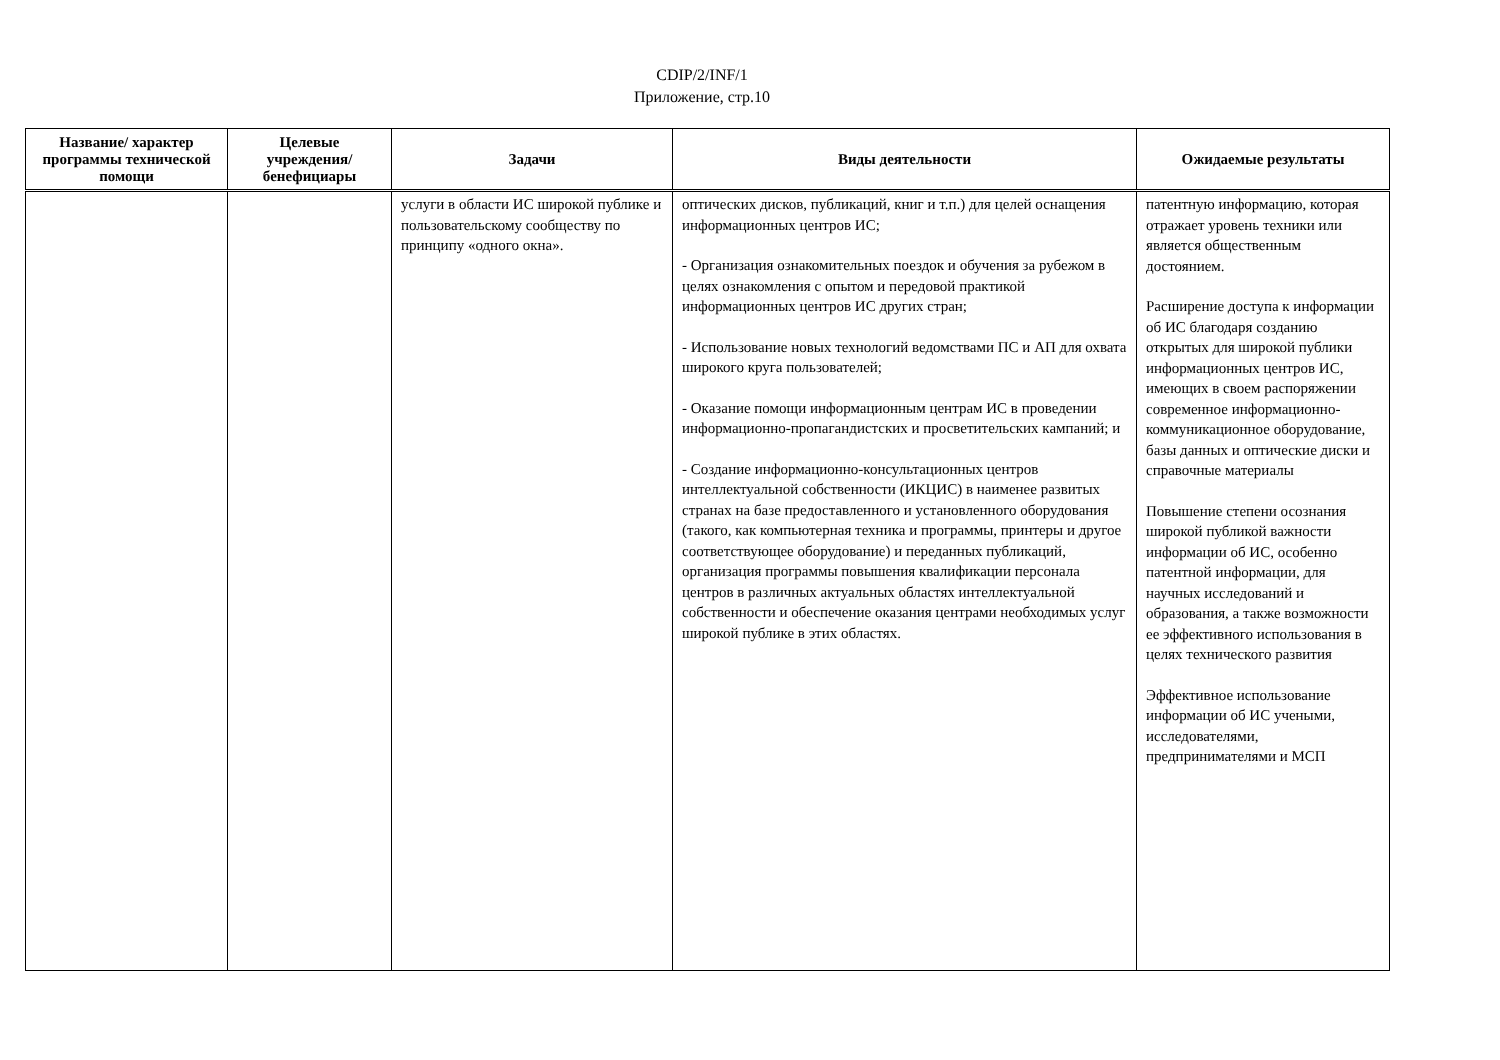CDIP/2/INF/1
Приложение, стр.10
| Название/ характер программы технической помощи | Целевые учреждения/ бенефициары | Задачи | Виды деятельности | Ожидаемые результаты |
| --- | --- | --- | --- | --- |
| | | услуги в области ИС широкой публике и пользовательскому сообществу по принципу «одного окна». | оптических дисков, публикаций, книг и т.п.) для целей оснащения информационных центров ИС; - Организация ознакомительных поездок и обучения за рубежом в целях ознакомления с опытом и передовой практикой информационных центров ИС других стран; - Использование новых технологий ведомствами ПС и АП для охвата широкого круга пользователей; - Оказание помощи информационным центрам ИС в проведении информационно-пропагандистских и просветительских кампаний; и - Создание информационно-консультационных центров интеллектуальной собственности (ИКЦИС) в наименее развитых странах на базе предоставленного и установленного оборудования (такого, как компьютерная техника и программы, принтеры и другое соответствующее оборудование) и переданных публикаций, организация программы повышения квалификации персонала центров в различных актуальных областях интеллектуальной собственности и обеспечение оказания центрами необходимых услуг широкой публике в этих областях. | патентную информацию, которая отражает уровень техники или является общественным достоянием. Расширение доступа к информации об ИС благодаря созданию открытых для широкой публики информационных центров ИС, имеющих в своем распоряжении современное информационно-коммуникационное оборудование, базы данных и оптические диски и справочные материалы Повышение степени осознания широкой публикой важности информации об ИС, особенно патентной информации, для научных исследований и образования, а также возможности ее эффективного использования в целях технического развития Эффективное использование информации об ИС учеными, исследователями, предпринимателями и МСП |